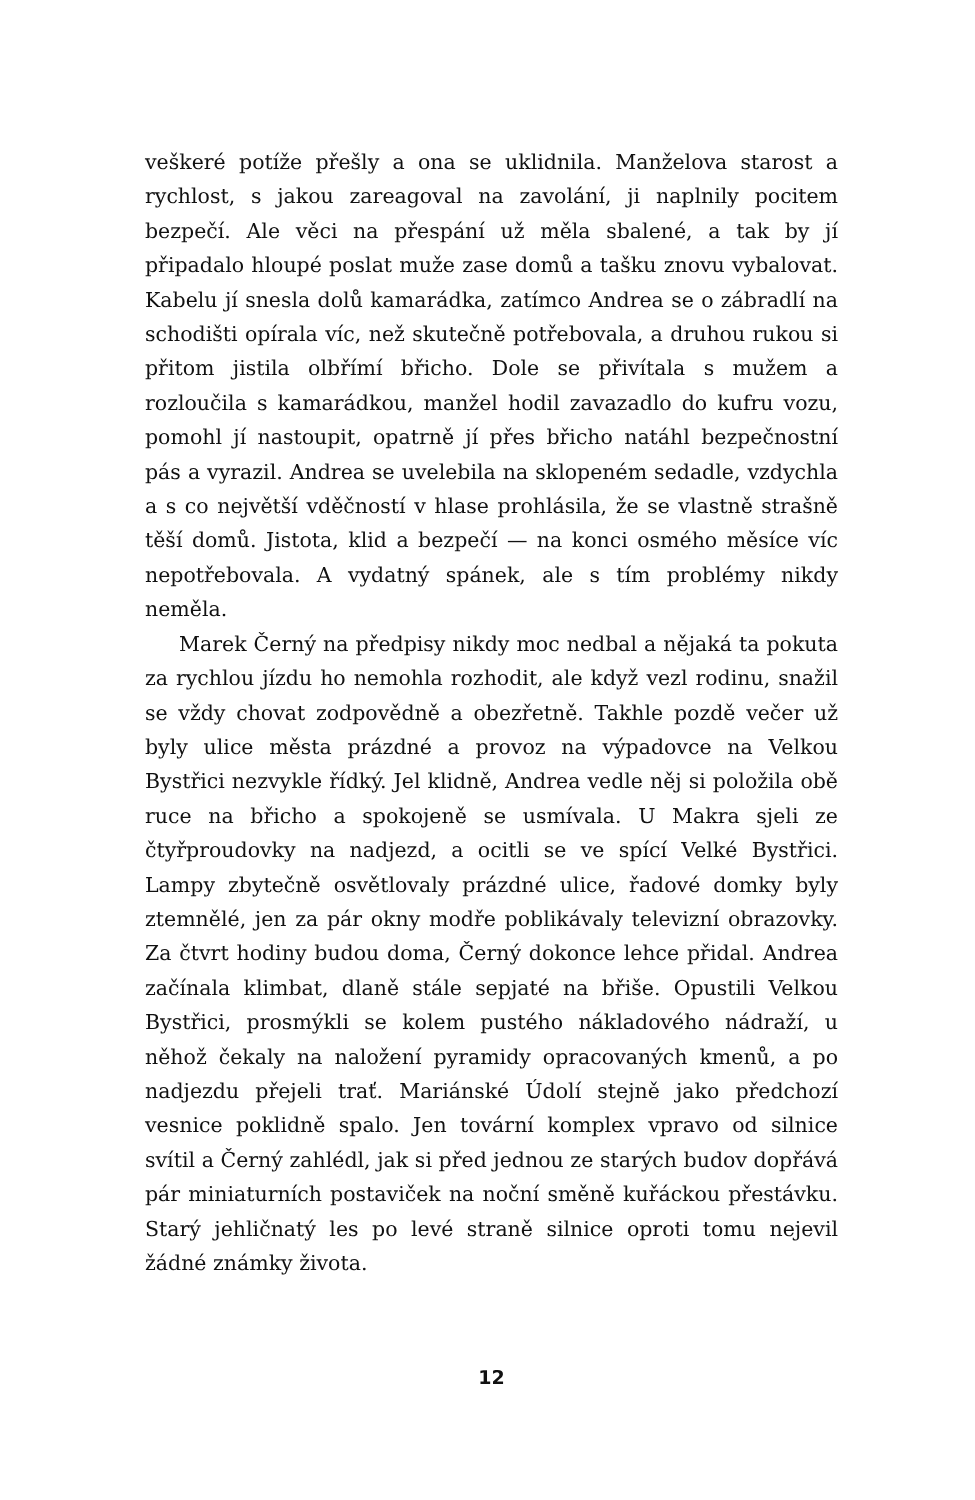veškeré potíže přešly a ona se uklidnila. Manželova starost a rychlost, s jakou zareagoval na zavolání, ji naplnily pocitem bezpečí. Ale věci na přespání už měla sbalené, a tak by jí připadalo hloupé poslat muže zase domů a tašku znovu vybalovat. Kabelu jí snesla dolů kamarádka, zatímco Andrea se o zábradlí na schodišti opírala víc, než skutečně potřebovala, a druhou rukou si přitom jistila olbřímí břicho. Dole se přivítala s mužem a rozloučila s kamarádkou, manžel hodil zavazadlo do kufru vozu, pomohl jí nastoupit, opatrně jí přes břicho natáhl bezpečnostní pás a vyrazil. Andrea se uvelebila na sklopeném sedadle, vzdychla a s co největší vděčností v hlase prohlásila, že se vlastně strašně těší domů. Jistota, klid a bezpečí — na konci osmého měsíce víc nepotřebovala. A vydatný spánek, ale s tím problémy nikdy neměla.
Marek Černý na předpisy nikdy moc nedbal a nějaká ta pokuta za rychlou jízdu ho nemohla rozhodit, ale když vezl rodinu, snažil se vždy chovat zodpovědně a obezřetně. Takhle pozdě večer už byly ulice města prázdné a provoz na výpadovce na Velkou Bystřici nezvykle řídký. Jel klidně, Andrea vedle něj si položila obě ruce na břicho a spokojeně se usmívala. U Makra sjeli ze čtyřproudovky na nadjezd, a ocitli se ve spící Velké Bystřici. Lampy zbytečně osvětlovaly prázdné ulice, řadové domky byly ztemnělé, jen za pár okny modře poblikávaly televizní obrazovky. Za čtvrt hodiny budou doma, Černý dokonce lehce přidal. Andrea začínala klimbat, dlaně stále sepjaté na břiše. Opustili Velkou Bystřici, prosmýkli se kolem pustého nákladového nádraží, u něhož čekaly na naložení pyramidy opracovaných kmenů, a po nadjezdu přejeli trať. Mariánské Údolí stejně jako předchozí vesnice poklidně spalo. Jen tovární komplex vpravo od silnice svítil a Černý zahlédl, jak si před jednou ze starých budov dopřává pár miniaturních postaviček na noční směně kuřáckou přestávku. Starý jehličnatý les po levé straně silnice oproti tomu nejevil žádné známky života.
12